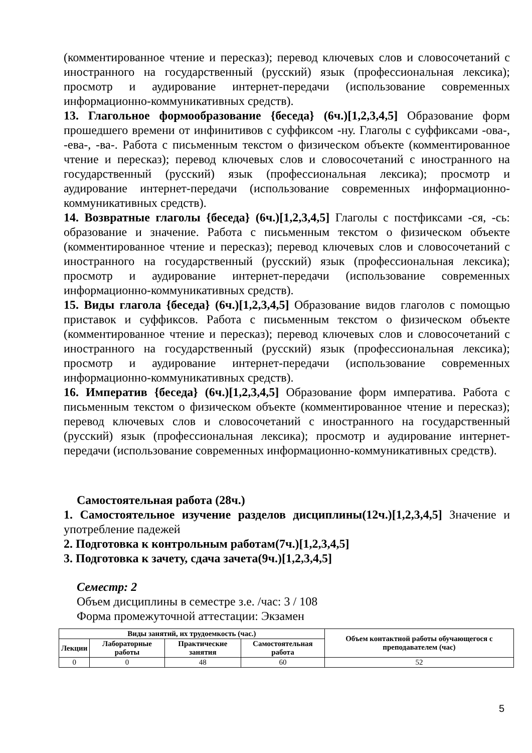(комментированное чтение и пересказ); перевод ключевых слов и словосочетаний с иностранного на государственный (русский) язык (профессиональная лексика); просмотр и аудирование интернет-передачи (использование современных информационно-коммуникативных средств).
13. Глагольное формообразование {беседа} (6ч.)[1,2,3,4,5] Образование форм прошедшего времени от инфинитивов с суффиксом -ну. Глаголы с суффиксами -ова-, -ева-, -ва-. Работа с письменным текстом о физическом объекте (комментированное чтение и пересказ); перевод ключевых слов и словосочетаний с иностранного на государственный (русский) язык (профессиональная лексика); просмотр и аудирование интернет-передачи (использование современных информационно-коммуникативных средств).
14. Возвратные глаголы {беседа} (6ч.)[1,2,3,4,5] Глаголы с постфиксами -ся, -сь: образование и значение. Работа с письменным текстом о физическом объекте (комментированное чтение и пересказ); перевод ключевых слов и словосочетаний с иностранного на государственный (русский) язык (профессиональная лексика); просмотр и аудирование интернет-передачи (использование современных информационно-коммуникативных средств).
15. Виды глагола {беседа} (6ч.)[1,2,3,4,5] Образование видов глаголов с помощью приставок и суффиксов. Работа с письменным текстом о физическом объекте (комментированное чтение и пересказ); перевод ключевых слов и словосочетаний с иностранного на государственный (русский) язык (профессиональная лексика); просмотр и аудирование интернет-передачи (использование современных информационно-коммуникативных средств).
16. Императив {беседа} (6ч.)[1,2,3,4,5] Образование форм императива. Работа с письменным текстом о физическом объекте (комментированное чтение и пересказ); перевод ключевых слов и словосочетаний с иностранного на государственный (русский) язык (профессиональная лексика); просмотр и аудирование интернет-передачи (использование современных информационно-коммуникативных средств).
Самостоятельная работа (28ч.)
1. Самостоятельное изучение разделов дисциплины(12ч.)[1,2,3,4,5] Значение и употребление падежей
2. Подготовка к контрольным работам(7ч.)[1,2,3,4,5]
3. Подготовка к зачету, сдача зачета(9ч.)[1,2,3,4,5]
Семестр: 2
Объем дисциплины в семестре з.е. /час: 3 / 108
Форма промежуточной аттестации: Экзамен
| Виды занятий, их трудоемкость (час.) | | | | Объем контактной работы обучающегося с преподавателем (час) |
| --- | --- | --- | --- | --- |
| Лекции | Лабораторные работы | Практические занятия | Самостоятельная работа | |
| 0 | 0 | 48 | 60 | 52 |
5